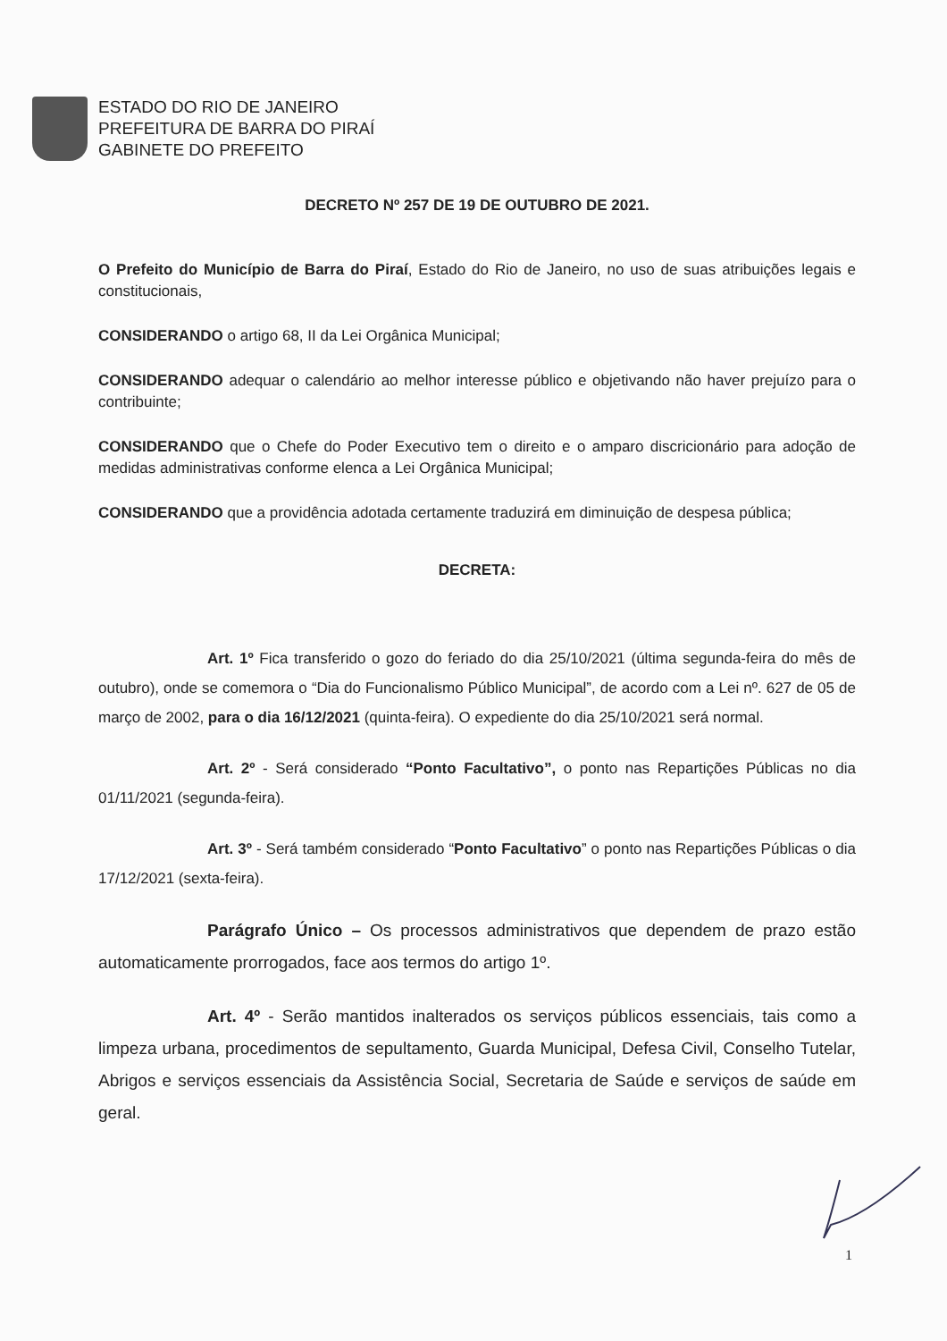ESTADO DO RIO DE JANEIRO
PREFEITURA DE BARRA DO PIRAÍ
GABINETE DO PREFEITO
DECRETO Nº 257 DE 19 DE OUTUBRO DE 2021.
O Prefeito do Município de Barra do Piraí, Estado do Rio de Janeiro, no uso de suas atribuições legais e constitucionais,
CONSIDERANDO o artigo 68, II da Lei Orgânica Municipal;
CONSIDERANDO adequar o calendário ao melhor interesse público e objetivando não haver prejuízo para o contribuinte;
CONSIDERANDO que o Chefe do Poder Executivo tem o direito e o amparo discricionário para adoção de medidas administrativas conforme elenca a Lei Orgânica Municipal;
CONSIDERANDO que a providência adotada certamente traduzirá em diminuição de despesa pública;
DECRETA:
Art. 1º Fica transferido o gozo do feriado do dia 25/10/2021 (última segunda-feira do mês de outubro), onde se comemora o “Dia do Funcionalismo Público Municipal”, de acordo com a Lei nº. 627 de 05 de março de 2002, para o dia 16/12/2021 (quinta-feira). O expediente do dia 25/10/2021 será normal.
Art. 2º - Será considerado “Ponto Facultativo”, o ponto nas Repartições Públicas no dia 01/11/2021 (segunda-feira).
Art. 3º - Será também considerado “Ponto Facultativo” o ponto nas Repartições Públicas o dia 17/12/2021 (sexta-feira).
Parágrafo Único – Os processos administrativos que dependem de prazo estão automaticamente prorrogados, face aos termos do artigo 1º.
Art. 4º - Serão mantidos inalterados os serviços públicos essenciais, tais como a limpeza urbana, procedimentos de sepultamento, Guarda Municipal, Defesa Civil, Conselho Tutelar, Abrigos e serviços essenciais da Assistência Social, Secretaria de Saúde e serviços de saúde em geral.
1